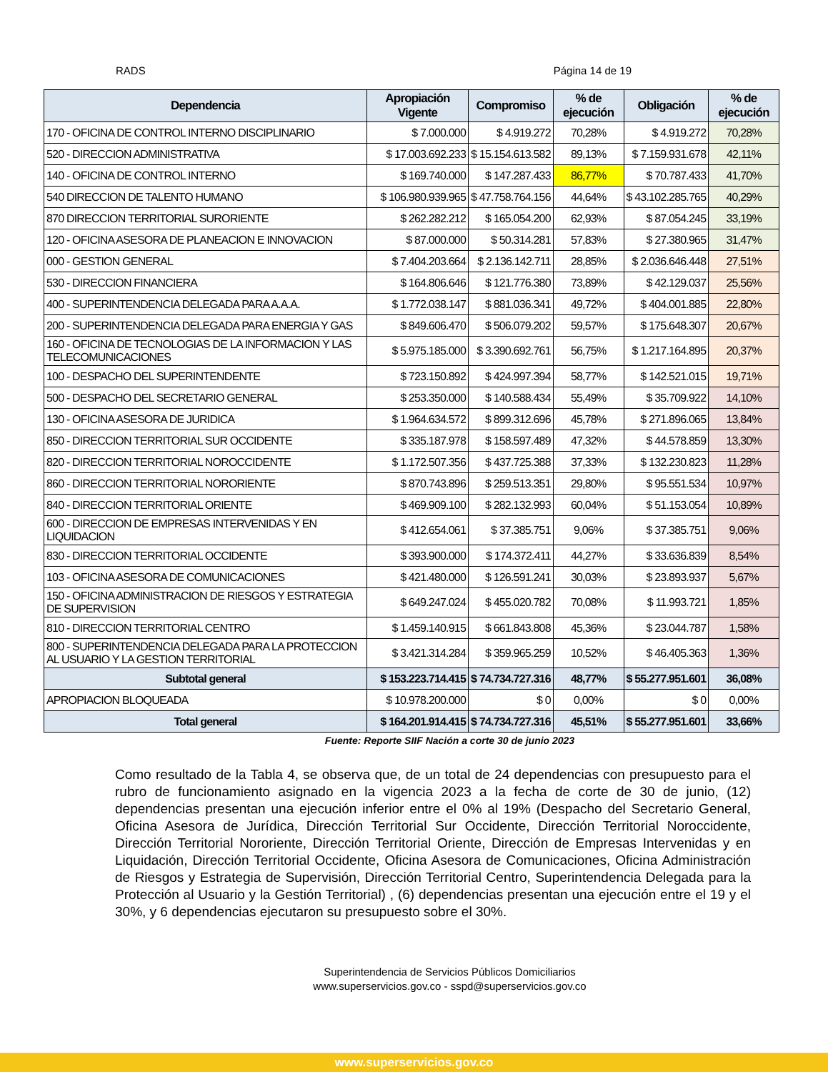RADS Página 14 de 19
| Dependencia | Apropiación Vigente | Compromiso | % de ejecución | Obligación | % de ejecución |
| --- | --- | --- | --- | --- | --- |
| 170 - OFICINA DE CONTROL INTERNO DISCIPLINARIO | $ 7.000.000 | $ 4.919.272 | 70,28% | $ 4.919.272 | 70,28% |
| 520 - DIRECCION ADMINISTRATIVA | $ 17.003.692.233 | $ 15.154.613.582 | 89,13% | $ 7.159.931.678 | 42,11% |
| 140 - OFICINA DE CONTROL INTERNO | $ 169.740.000 | $ 147.287.433 | 86,77% | $ 70.787.433 | 41,70% |
| 540 DIRECCION DE TALENTO HUMANO | $ 106.980.939.965 | $ 47.758.764.156 | 44,64% | $ 43.102.285.765 | 40,29% |
| 870 DIRECCION TERRITORIAL SURORIENTE | $ 262.282.212 | $ 165.054.200 | 62,93% | $ 87.054.245 | 33,19% |
| 120 - OFICINA ASESORA DE PLANEACION E INNOVACION | $ 87.000.000 | $ 50.314.281 | 57,83% | $ 27.380.965 | 31,47% |
| 000 - GESTION GENERAL | $ 7.404.203.664 | $ 2.136.142.711 | 28,85% | $ 2.036.646.448 | 27,51% |
| 530 - DIRECCION FINANCIERA | $ 164.806.646 | $ 121.776.380 | 73,89% | $ 42.129.037 | 25,56% |
| 400 - SUPERINTENDENCIA DELEGADA PARA A.A.A. | $ 1.772.038.147 | $ 881.036.341 | 49,72% | $ 404.001.885 | 22,80% |
| 200 - SUPERINTENDENCIA DELEGADA PARA ENERGIA Y GAS | $ 849.606.470 | $ 506.079.202 | 59,57% | $ 175.648.307 | 20,67% |
| 160 - OFICINA DE TECNOLOGIAS DE LA INFORMACION Y LAS TELECOMUNICACIONES | $ 5.975.185.000 | $ 3.390.692.761 | 56,75% | $ 1.217.164.895 | 20,37% |
| 100 - DESPACHO DEL SUPERINTENDENTE | $ 723.150.892 | $ 424.997.394 | 58,77% | $ 142.521.015 | 19,71% |
| 500 - DESPACHO DEL SECRETARIO GENERAL | $ 253.350.000 | $ 140.588.434 | 55,49% | $ 35.709.922 | 14,10% |
| 130 - OFICINA ASESORA DE JURIDICA | $ 1.964.634.572 | $ 899.312.696 | 45,78% | $ 271.896.065 | 13,84% |
| 850 - DIRECCION TERRITORIAL SUR OCCIDENTE | $ 335.187.978 | $ 158.597.489 | 47,32% | $ 44.578.859 | 13,30% |
| 820 - DIRECCION TERRITORIAL NOROCCIDENTE | $ 1.172.507.356 | $ 437.725.388 | 37,33% | $ 132.230.823 | 11,28% |
| 860 - DIRECCION TERRITORIAL NORORIENTE | $ 870.743.896 | $ 259.513.351 | 29,80% | $ 95.551.534 | 10,97% |
| 840 - DIRECCION TERRITORIAL ORIENTE | $ 469.909.100 | $ 282.132.993 | 60,04% | $ 51.153.054 | 10,89% |
| 600 - DIRECCION DE EMPRESAS INTERVENIDAS Y EN LIQUIDACION | $ 412.654.061 | $ 37.385.751 | 9,06% | $ 37.385.751 | 9,06% |
| 830 - DIRECCION TERRITORIAL OCCIDENTE | $ 393.900.000 | $ 174.372.411 | 44,27% | $ 33.636.839 | 8,54% |
| 103 - OFICINA ASESORA DE COMUNICACIONES | $ 421.480.000 | $ 126.591.241 | 30,03% | $ 23.893.937 | 5,67% |
| 150 - OFICINA ADMINISTRACION DE RIESGOS Y ESTRATEGIA DE SUPERVISION | $ 649.247.024 | $ 455.020.782 | 70,08% | $ 11.993.721 | 1,85% |
| 810 - DIRECCION TERRITORIAL CENTRO | $ 1.459.140.915 | $ 661.843.808 | 45,36% | $ 23.044.787 | 1,58% |
| 800 - SUPERINTENDENCIA DELEGADA PARA LA PROTECCION AL USUARIO Y LA GESTION TERRITORIAL | $ 3.421.314.284 | $ 359.965.259 | 10,52% | $ 46.405.363 | 1,36% |
| Subtotal general | $ 153.223.714.415 | $ 74.734.727.316 | 48,77% | $ 55.277.951.601 | 36,08% |
| APROPIACION BLOQUEADA | $ 10.978.200.000 | $ 0 | 0,00% | $ 0 | 0,00% |
| Total general | $ 164.201.914.415 | $ 74.734.727.316 | 45,51% | $ 55.277.951.601 | 33,66% |
Fuente: Reporte SIIF Nación a corte 30 de junio 2023
Como resultado de la Tabla 4, se observa que, de un total de 24 dependencias con presupuesto para el rubro de funcionamiento asignado en la vigencia 2023 a la fecha de corte de 30 de junio, (12) dependencias presentan una ejecución inferior entre el 0% al 19% (Despacho del Secretario General, Oficina Asesora de Jurídica, Dirección Territorial Sur Occidente, Dirección Territorial Noroccidente, Dirección Territorial Nororiente, Dirección Territorial Oriente, Dirección de Empresas Intervenidas y en Liquidación, Dirección Territorial Occidente, Oficina Asesora de Comunicaciones, Oficina Administración de Riesgos y Estrategia de Supervisión, Dirección Territorial Centro, Superintendencia Delegada para la Protección al Usuario y la Gestión Territorial) , (6) dependencias presentan una ejecución entre el 19 y el 30%, y 6 dependencias ejecutaron su presupuesto sobre el 30%.
Superintendencia de Servicios Públicos Domiciliarios
www.superservicios.gov.co - sspd@superservicios.gov.co
www.superservicios.gov.co